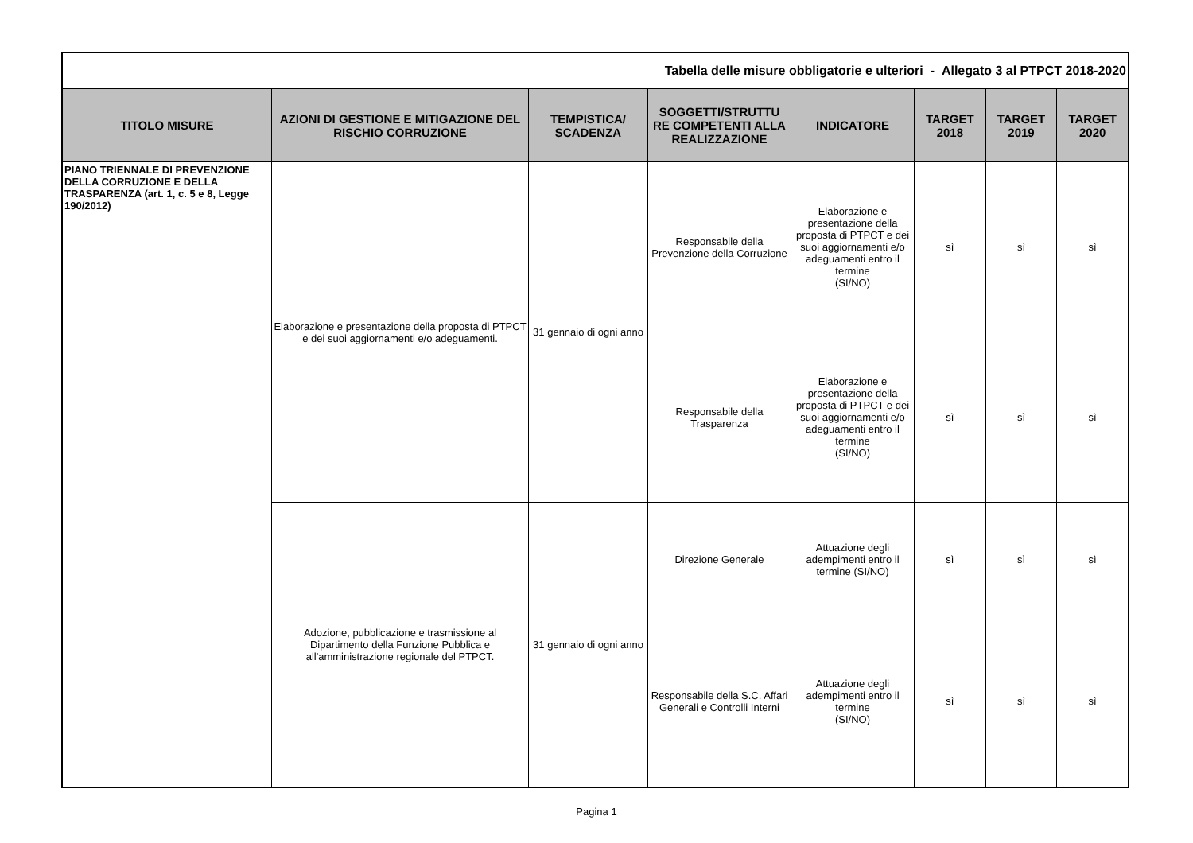| Tabella delle misure obbligatorie e ulteriori - Allegato 3 al PTPCT 2018-2020 | | | | | | | |
| TITOLO MISURE | AZIONI DI GESTIONE E MITIGAZIONE DEL RISCHIO CORRUZIONE | TEMPISTICA/ SCADENZA | SOGGETTI/STRUTTU RE COMPETENTI ALLA REALIZZAZIONE | INDICATORE | TARGET 2018 | TARGET 2019 | TARGET 2020 |
| PIANO TRIENNALE DI PREVENZIONE DELLA CORRUZIONE E DELLA TRASPARENZA (art. 1, c. 5 e 8, Legge 190/2012) | Elaborazione e presentazione della proposta di PTPCT e dei suoi aggiornamenti e/o adeguamenti. | 31 gennaio di ogni anno | Responsabile della Prevenzione della Corruzione | Elaborazione e presentazione della proposta di PTPCT e dei suoi aggiornamenti e/o adeguamenti entro il termine (SI/NO) | sì | sì | sì |
| | | | Responsabile della Trasparenza | Elaborazione e presentazione della proposta di PTPCT e dei suoi aggiornamenti e/o adeguamenti entro il termine (SI/NO) | sì | sì | sì |
| | Adozione, pubblicazione e trasmissione al Dipartimento della Funzione Pubblica e all'amministrazione regionale del PTPCT. | 31 gennaio di ogni anno | Direzione Generale | Attuazione degli adempimenti entro il termine (SI/NO) | sì | sì | sì |
| | | | Responsabile della S.C. Affari Generali e Controlli Interni | Attuazione degli adempimenti entro il termine (SI/NO) | sì | sì | sì |
Pagina 1